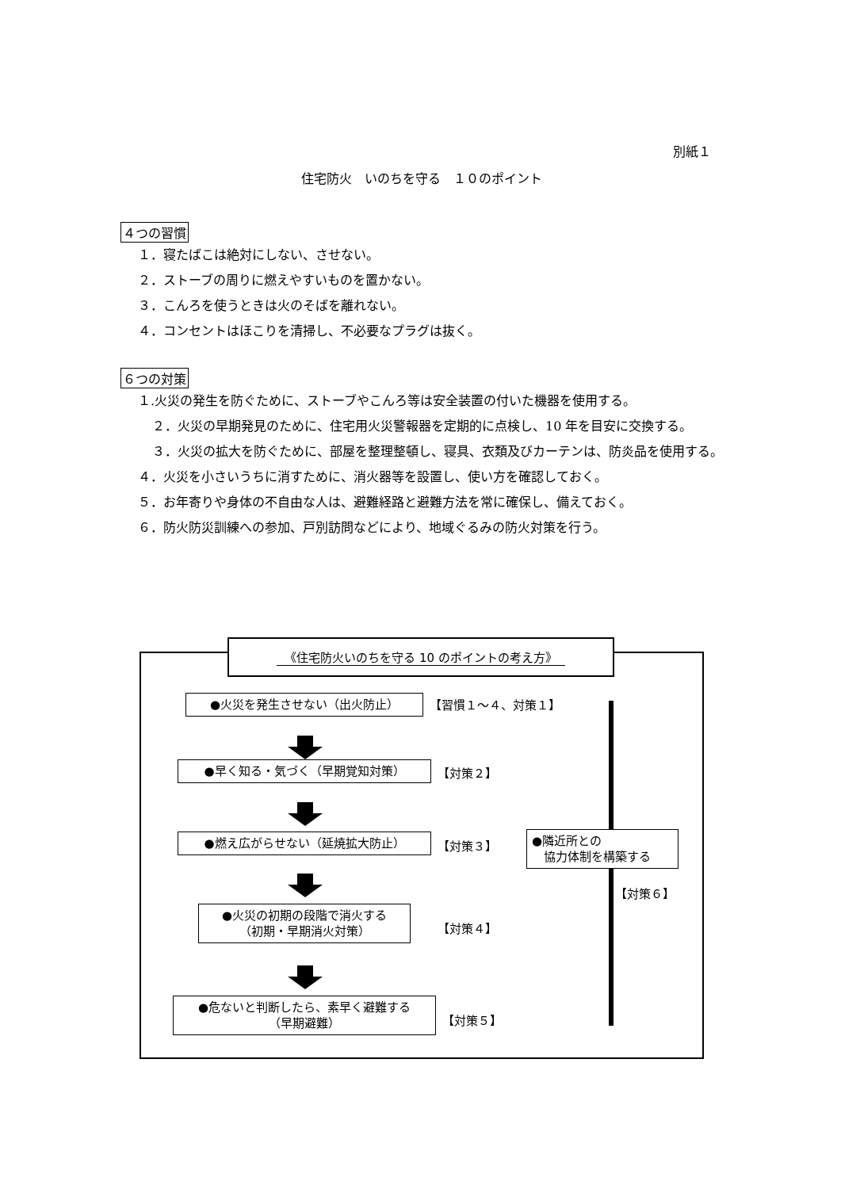別紙１
住宅防火　いのちを守る　１０のポイント
４つの習慣
１．寝たばこは絶対にしない、させない。
２．ストーブの周りに燃えやすいものを置かない。
３．こんろを使うときは火のそばを離れない。
４．コンセントはほこりを清掃し、不必要なプラグは抜く。
６つの対策
１.火災の発生を防ぐために、ストーブやこんろ等は安全装置の付いた機器を使用する。
２．火災の早期発見のために、住宅用火災警報器を定期的に点検し、10 年を目安に交換する。
３．火災の拡大を防ぐために、部屋を整理整頓し、寝具、衣類及びカーテンは、防炎品を使用する。
４．火災を小さいうちに消すために、消火器等を設置し、使い方を確認しておく。
５．お年寄りや身体の不自由な人は、避難経路と避難方法を常に確保し、備えておく。
６．防火防災訓練への参加、戸別訪問などにより、地域ぐるみの防火対策を行う。
《住宅防火いのちを守る 10 のポイントの考え方》
●火災を発生させない（出火防止） 【習慣１～４、対策１】
●早く知る・気づく（早期覚知対策） 【対策２】
●燃え広がらせない（延焼拡大防止） 【対策３】
●火災の初期の段階で消火する
（初期・早期消火対策）
【対策４】
●危ないと判断したら、素早く避難する
（早期避難）
【対策５】
●隣近所との
　協力体制を構築する
【対策６】